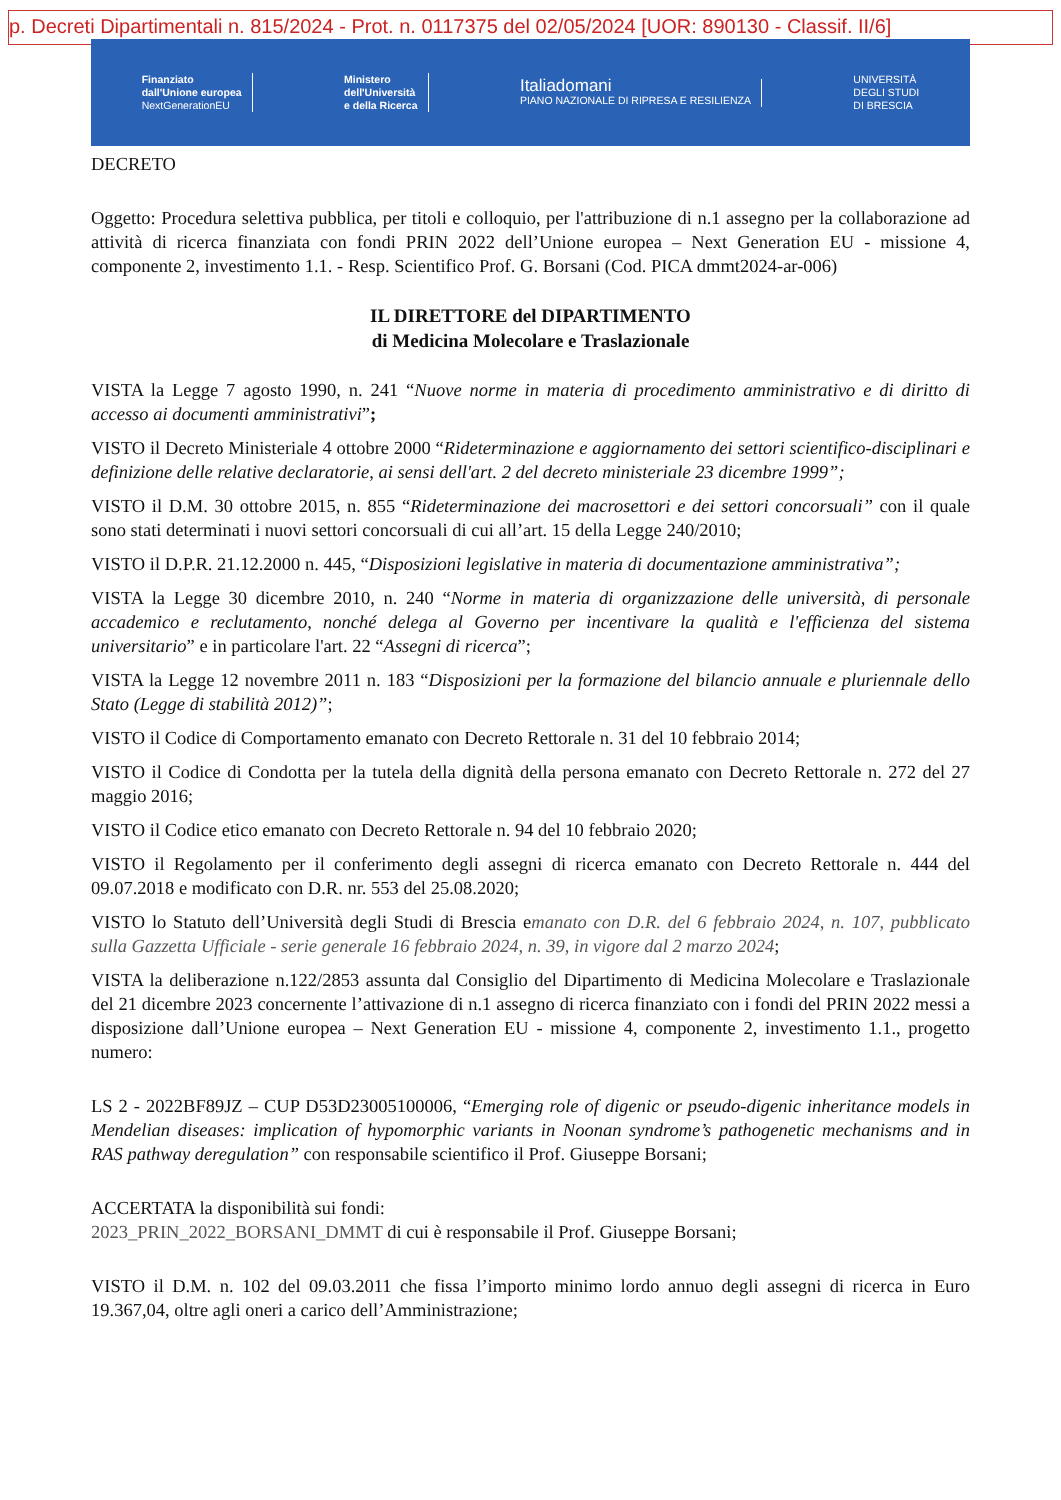p. Decreti Dipartimentali n. 815/2024 - Prot. n. 0117375 del 02/05/2024 [UOR: 890130 - Classif. II/6]
Finanziato
dall'Unione europea
NextGenerationEU
Ministero
dell'Università
e della Ricerca
Italiadomani
PIANO NAZIONALE DI RIPRESA E RESILIENZA
UNIVERSITÀ
DEGLI STUDI
DI BRESCIA
DECRETO
Oggetto: Procedura selettiva pubblica, per titoli e colloquio, per l'attribuzione di n.1 assegno per la collaborazione ad attività di ricerca finanziata con fondi PRIN 2022 dell’Unione europea – Next Generation EU - missione 4, componente 2, investimento 1.1. - Resp. Scientifico Prof. G. Borsani (Cod. PICA dmmt2024-ar-006)
IL DIRETTORE del DIPARTIMENTO
di Medicina Molecolare e Traslazionale
VISTA la Legge 7 agosto 1990, n. 241 “Nuove norme in materia di procedimento amministrativo e di diritto di accesso ai documenti amministrativi”;
VISTO il Decreto Ministeriale 4 ottobre 2000 “Rideterminazione e aggiornamento dei settori scientifico-disciplinari e definizione delle relative declaratorie, ai sensi dell'art. 2 del decreto ministeriale 23 dicembre 1999”;
VISTO il D.M. 30 ottobre 2015, n. 855 “Rideterminazione dei macrosettori e dei settori concorsuali” con il quale sono stati determinati i nuovi settori concorsuali di cui all’art. 15 della Legge 240/2010;
VISTO il D.P.R. 21.12.2000 n. 445, “Disposizioni legislative in materia di documentazione amministrativa”;
VISTA la Legge 30 dicembre 2010, n. 240 “Norme in materia di organizzazione delle università, di personale accademico e reclutamento, nonché delega al Governo per incentivare la qualità e l'efficienza del sistema universitario” e in particolare l'art. 22 “Assegni di ricerca”;
VISTA la Legge 12 novembre 2011 n. 183 “Disposizioni per la formazione del bilancio annuale e pluriennale dello Stato (Legge di stabilità 2012)”;
VISTO il Codice di Comportamento emanato con Decreto Rettorale n. 31 del 10 febbraio 2014;
VISTO il Codice di Condotta per la tutela della dignità della persona emanato con Decreto Rettorale n. 272 del 27 maggio 2016;
VISTO il Codice etico emanato con Decreto Rettorale n. 94 del 10 febbraio 2020;
VISTO il Regolamento per il conferimento degli assegni di ricerca emanato con Decreto Rettorale n. 444 del 09.07.2018 e modificato con D.R. nr. 553 del 25.08.2020;
VISTO lo Statuto dell’Università degli Studi di Brescia emanato con D.R. del 6 febbraio 2024, n. 107, pubblicato sulla Gazzetta Ufficiale - serie generale 16 febbraio 2024, n. 39, in vigore dal 2 marzo 2024;
VISTA la deliberazione n.122/2853 assunta dal Consiglio del Dipartimento di Medicina Molecolare e Traslazionale del 21 dicembre 2023 concernente l’attivazione di n.1 assegno di ricerca finanziato con i fondi del PRIN 2022 messi a disposizione dall’Unione europea – Next Generation EU - missione 4, componente 2, investimento 1.1., progetto numero:
LS 2 - 2022BF89JZ – CUP D53D23005100006, “Emerging role of digenic or pseudo-digenic inheritance models in Mendelian diseases: implication of hypomorphic variants in Noonan syndrome’s pathogenetic mechanisms and in RAS pathway deregulation” con responsabile scientifico il Prof. Giuseppe Borsani;
ACCERTATA la disponibilità sui fondi:
2023_PRIN_2022_BORSANI_DMMT di cui è responsabile il Prof. Giuseppe Borsani;
VISTO il D.M. n. 102 del 09.03.2011 che fissa l’importo minimo lordo annuo degli assegni di ricerca in Euro 19.367,04, oltre agli oneri a carico dell’Amministrazione;